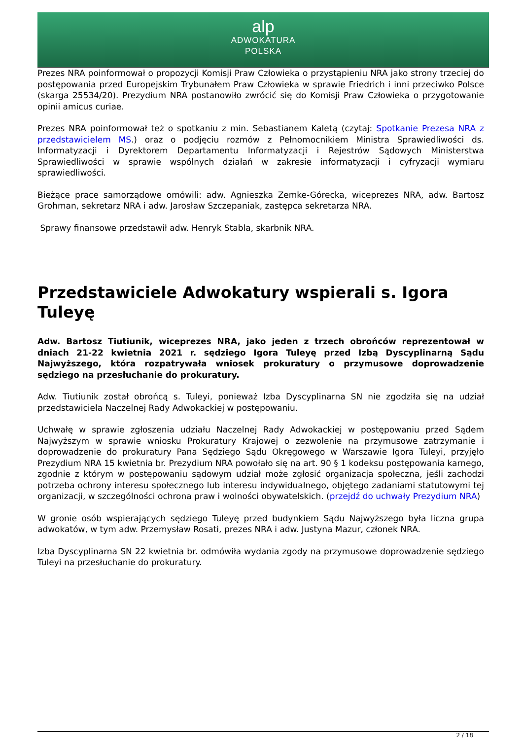alp
ADWOKATURA
POLSKA
Prezes NRA poinformował o propozycji Komisji Praw Człowieka o przystąpieniu NRA jako strony trzeciej do postępowania przed Europejskim Trybunałem Praw Człowieka w sprawie Friedrich i inni przeciwko Polsce (skarga 25534/20). Prezydium NRA postanowiło zwrócić się do Komisji Praw Człowieka o przygotowanie opinii amicus curiae.
Prezes NRA poinformował też o spotkaniu z min. Sebastianem Kaletą (czytaj: Spotkanie Prezesa NRA z przedstawicielem MS.) oraz o podjęciu rozmów z Pełnomocnikiem Ministra Sprawiedliwości ds. Informatyzacji i Dyrektorem Departamentu Informatyzacji i Rejestrów Sądowych Ministerstwa Sprawiedliwości w sprawie wspólnych działań w zakresie informatyzacji i cyfryzacji wymiaru sprawiedliwości.
Bieżące prace samorządowe omówili: adw. Agnieszka Zemke-Górecka, wiceprezes NRA, adw. Bartosz Grohman, sekretarz NRA i adw. Jarosław Szczepaniak, zastępca sekretarza NRA.
Sprawy finansowe przedstawił adw. Henryk Stabla, skarbnik NRA.
Przedstawiciele Adwokatury wspierali s. Igora Tuleyę
Adw. Bartosz Tiutiunik, wiceprezes NRA, jako jeden z trzech obrońców reprezentował w dniach 21-22 kwietnia 2021 r. sędziego Igora Tuleyę przed Izbą Dyscyplinarną Sądu Najwyższego, która rozpatrywała wniosek prokuratury o przymusowe doprowadzenie sędziego na przesłuchanie do prokuratury.
Adw. Tiutiunik został obrońcą s. Tuleyi, ponieważ Izba Dyscyplinarna SN nie zgodziła się na udział przedstawiciela Naczelnej Rady Adwokackiej w postępowaniu.
Uchwałę w sprawie zgłoszenia udziału Naczelnej Rady Adwokackiej w postępowaniu przed Sądem Najwyższym w sprawie wniosku Prokuratury Krajowej o zezwolenie na przymusowe zatrzymanie i doprowadzenie do prokuratury Pana Sędziego Sądu Okręgowego w Warszawie Igora Tuleyi, przyjęło Prezydium NRA 15 kwietnia br. Prezydium NRA powołało się na art. 90 § 1 kodeksu postępowania karnego, zgodnie z którym w postępowaniu sądowym udział może zgłosić organizacja społeczna, jeśli zachodzi potrzeba ochrony interesu społecznego lub interesu indywidualnego, objętego zadaniami statutowymi tej organizacji, w szczególności ochrona praw i wolności obywatelskich. (przejdź do uchwały Prezydium NRA)
W gronie osób wspierających sędziego Tuleyę przed budynkiem Sądu Najwyższego była liczna grupa adwokatów, w tym adw. Przemysław Rosati, prezes NRA i adw. Justyna Mazur, członek NRA.
Izba Dyscyplinarna SN 22 kwietnia br. odmówiła wydania zgody na przymusowe doprowadzenie sędziego Tuleyi na przesłuchanie do prokuratury.
2 / 18